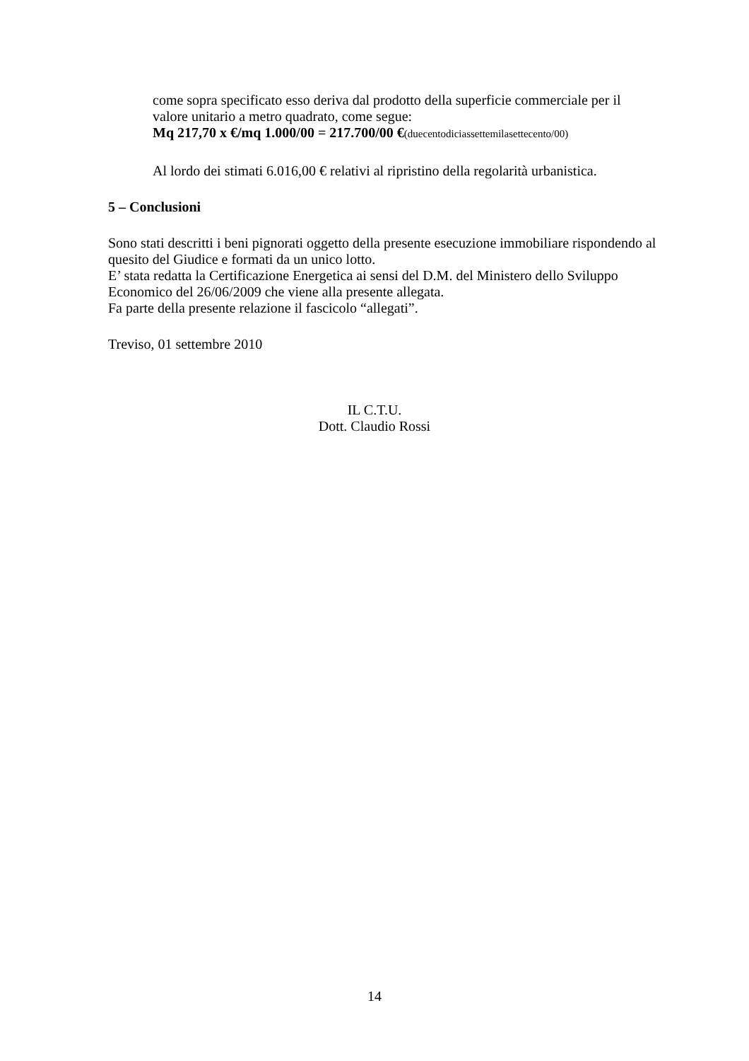come sopra specificato esso deriva dal prodotto della superficie commerciale per il valore unitario a metro quadrato, come segue:
Mq 217,70 x €/mq 1.000/00 = 217.700/00 €(duecentodiciassettemilasettecento/00)
Al lordo dei stimati 6.016,00 € relativi al ripristino della regolarità urbanistica.
5 – Conclusioni
Sono stati descritti i beni pignorati oggetto della presente esecuzione immobiliare rispondendo al quesito del Giudice e formati da un unico lotto.
E’ stata redatta la Certificazione Energetica ai sensi del D.M. del Ministero dello Sviluppo Economico del 26/06/2009 che viene alla presente allegata.
Fa parte della presente relazione il fascicolo “allegati”.
Treviso, 01 settembre 2010
IL C.T.U.
Dott. Claudio Rossi
14